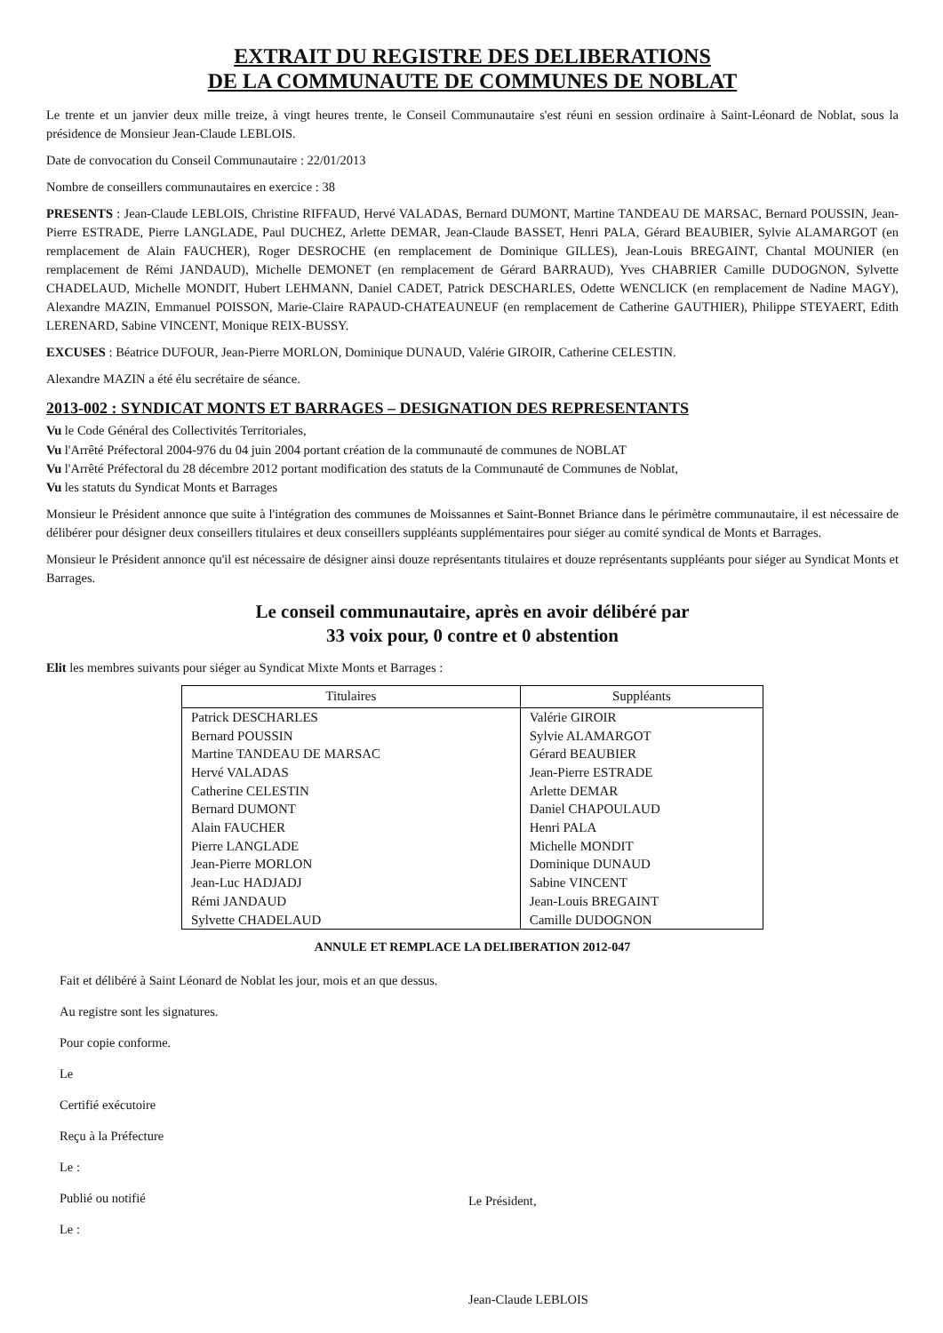EXTRAIT DU REGISTRE DES DELIBERATIONS
DE LA COMMUNAUTE DE COMMUNES DE NOBLAT
Le trente et un janvier deux mille treize, à vingt heures trente, le Conseil Communautaire s'est réuni en session ordinaire à Saint-Léonard de Noblat, sous la présidence de Monsieur Jean-Claude LEBLOIS.
Date de convocation du Conseil Communautaire : 22/01/2013
Nombre de conseillers communautaires en exercice : 38
PRESENTS : Jean-Claude LEBLOIS, Christine RIFFAUD, Hervé VALADAS, Bernard DUMONT, Martine TANDEAU DE MARSAC, Bernard POUSSIN, Jean-Pierre ESTRADE, Pierre LANGLADE, Paul DUCHEZ, Arlette DEMAR, Jean-Claude BASSET, Henri PALA, Gérard BEAUBIER, Sylvie ALAMARGOT (en remplacement de Alain FAUCHER), Roger DESROCHE (en remplacement de Dominique GILLES), Jean-Louis BREGAINT, Chantal MOUNIER (en remplacement de Rémi JANDAUD), Michelle DEMONET (en remplacement de Gérard BARRAUD), Yves CHABRIER Camille DUDOGNON, Sylvette CHADELAUD, Michelle MONDIT, Hubert LEHMANN, Daniel CADET, Patrick DESCHARLES, Odette WENCLICK (en remplacement de Nadine MAGY), Alexandre MAZIN, Emmanuel POISSON, Marie-Claire RAPAUD-CHATEAUNEUF (en remplacement de Catherine GAUTHIER), Philippe STEYAERT, Edith LERENARD, Sabine VINCENT, Monique REIX-BUSSY.
EXCUSES : Béatrice DUFOUR, Jean-Pierre MORLON, Dominique DUNAUD, Valérie GIROIR, Catherine CELESTIN.
Alexandre MAZIN a été élu secrétaire de séance.
2013-002 : SYNDICAT MONTS ET BARRAGES – DESIGNATION DES REPRESENTANTS
Vu le Code Général des Collectivités Territoriales,
Vu l'Arrêté Préfectoral 2004-976 du 04 juin 2004 portant création de la communauté de communes de NOBLAT
Vu l'Arrêté Préfectoral du 28 décembre 2012 portant modification des statuts de la Communauté de Communes de Noblat,
Vu les statuts du Syndicat Monts et Barrages
Monsieur le Président annonce que suite à l'intégration des communes de Moissannes et Saint-Bonnet Briance dans le périmètre communautaire, il est nécessaire de délibérer pour désigner deux conseillers titulaires et deux conseillers suppléants supplémentaires pour siéger au comité syndical de Monts et Barrages.
Monsieur le Président annonce qu'il est nécessaire de désigner ainsi douze représentants titulaires et douze représentants suppléants pour siéger au Syndicat Monts et Barrages.
Le conseil communautaire, après en avoir délibéré par
33 voix pour, 0 contre et 0 abstention
Elit les membres suivants pour siéger au Syndicat Mixte Monts et Barrages :
| Titulaires | Suppléants |
| --- | --- |
| Patrick DESCHARLES | Valérie GIROIR |
| Bernard POUSSIN | Sylvie ALAMARGOT |
| Martine TANDEAU DE MARSAC | Gérard BEAUBIER |
| Hervé VALADAS | Jean-Pierre ESTRADE |
| Catherine CELESTIN | Arlette DEMAR |
| Bernard DUMONT | Daniel CHAPOULAUD |
| Alain FAUCHER | Henri PALA |
| Pierre LANGLADE | Michelle MONDIT |
| Jean-Pierre MORLON | Dominique DUNAUD |
| Jean-Luc HADJADJ | Sabine VINCENT |
| Rémi JANDAUD | Jean-Louis BREGAINT |
| Sylvette CHADELAUD | Camille DUDOGNON |
ANNULE ET REMPLACE LA DELIBERATION 2012-047
Fait et délibéré à Saint Léonard de Noblat les jour, mois et an que dessus.
Au registre sont les signatures.
Pour copie conforme.
Le
Certifié exécutoire
Reçu à la Préfecture
Le :
Publié ou notifié
Le :
Le Président,
Jean-Claude LEBLOIS